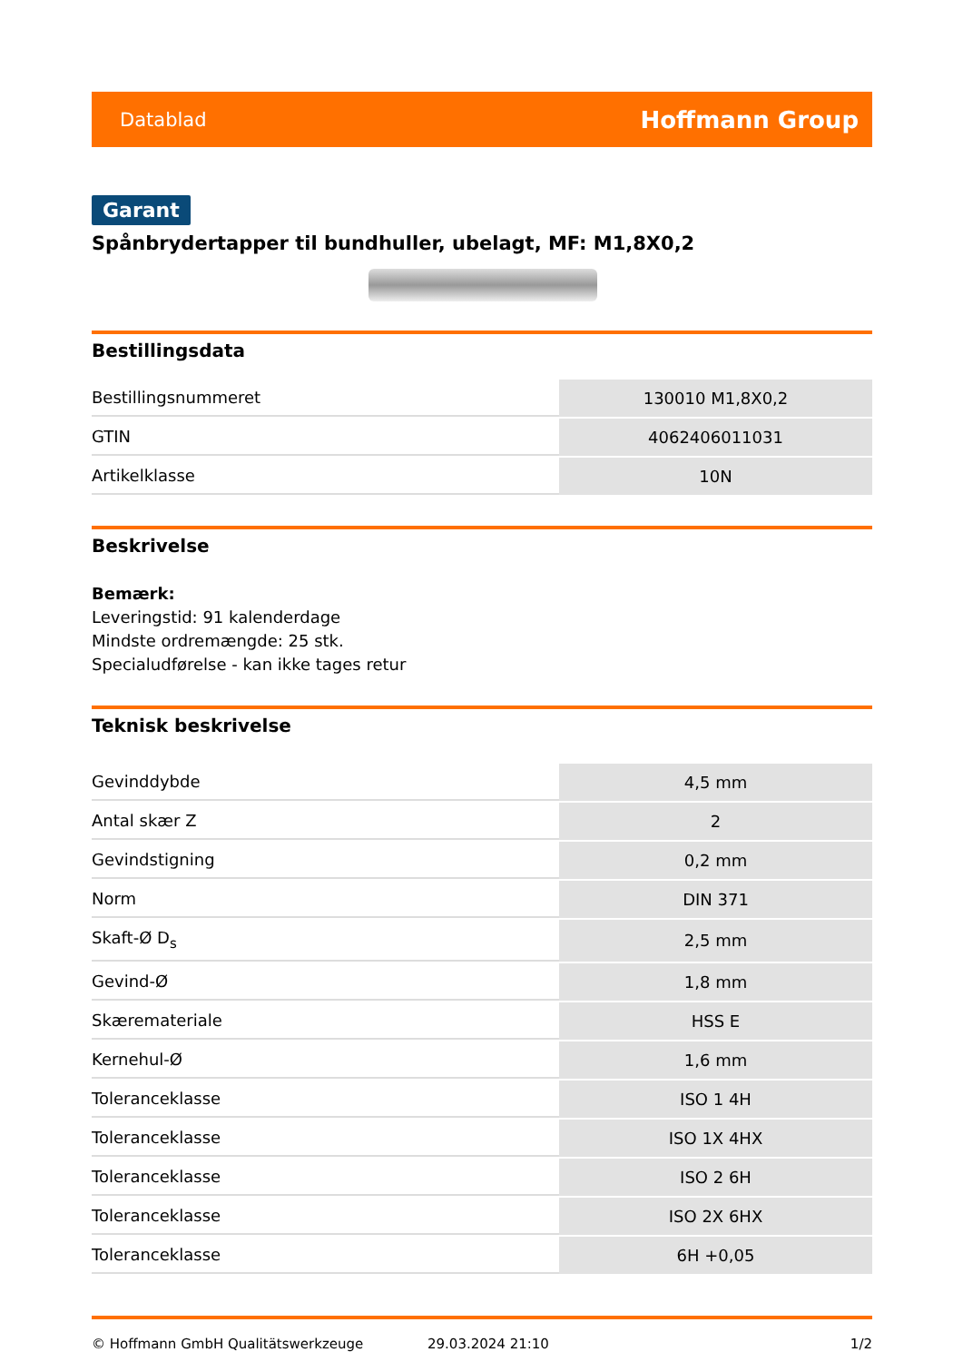Datablad Hoffmann Group
Garant
Spånbrydertapper til bundhuller, ubelagt, MF: M1,8X0,2
Bestillingsdata
| Bestillingsnummeret | 130010 M1,8X0,2 |
| GTIN | 4062406011031 |
| Artikelklasse | 10N |
Beskrivelse
Bemærk:
Leveringstid: 91 kalenderdage
Mindste ordremængde: 25 stk.
Specialudførelse - kan ikke tages retur
Teknisk beskrivelse
| Gevinddybde | 4,5 mm |
| Antal skær Z | 2 |
| Gevindstigning | 0,2 mm |
| Norm | DIN 371 |
| Skaft-Ø D<sub>s</sub> | 2,5 mm |
| Gevind-Ø | 1,8 mm |
| Skæremateriale | HSS E |
| Kernehul-Ø | 1,6 mm |
| Toleranceklasse | ISO 1 4H |
| Toleranceklasse | ISO 1X 4HX |
| Toleranceklasse | ISO 2 6H |
| Toleranceklasse | ISO 2X 6HX |
| Toleranceklasse | 6H +0,05 |
© Hoffmann GmbH Qualitätswerkzeuge 29.03.2024 21:10 1/2